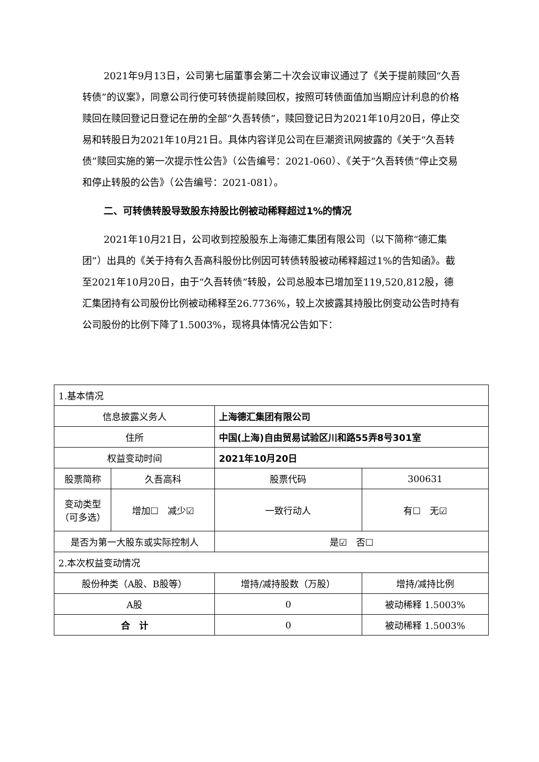2021年9月13日，公司第七届董事会第二十次会议审议通过了《关于提前赎回“久吾转债”的议案》，同意公司行使可转债提前赎回权，按照可转债面值加当期应计利息的价格赎回在赎回登记日登记在册的全部“久吾转债”，赎回登记日为2021年10月20日，停止交易和转股日为2021年10月21日。具体内容详见公司在巨潮资讯网披露的《关于“久吾转债”赎回实施的第一次提示性公告》（公告编号：2021-060）、《关于“久吾转债”停止交易和停止转股的公告》（公告编号：2021-081）。
二、可转债转股导致股东持股比例被动稀释超过1%的情况
2021年10月21日，公司收到控股股东上海德汇集团有限公司（以下简称“德汇集团”）出具的《关于持有久吾高科股份比例因可转债转股被动稀释超过1%的告知函》。截至2021年10月20日，由于“久吾转债”转股，公司总股本已增加至119,520,812股，德汇集团持有公司股份比例被动稀释至26.7736%，较上次披露其持股比例变动公告时持有公司股份的比例下降了1.5003%，现将具体情况公告如下：
| 1.基本情况 | | | | | |
| 信息披露义务人 | | 上海德汇集团有限公司 | | | |
| 住所 | | 中国(上海)自由贸易试验区川和路55弄8号301室 | | | |
| 权益变动时间 | | 2021年10月20日 | | | |
| 股票简称 | 久吾高科 | | 股票代码 | 300631 | |
| 变动类型（可多选） | 增加☐ 减少☑ | | 一致行动人 | 有☐ 无☑ | |
| 是否为第一大股东或实际控制人 | | | 是☑ 否☐ | | |
| 2.本次权益变动情况 | | | | | |
| 股份种类（A股、B股等） | | 增持/减持股数（万股） | | | 增持/减持比例 |
| A股 | | 0 | | | 被动稀释 1.5003% |
| 合 计 | | 0 | | | 被动稀释 1.5003% |